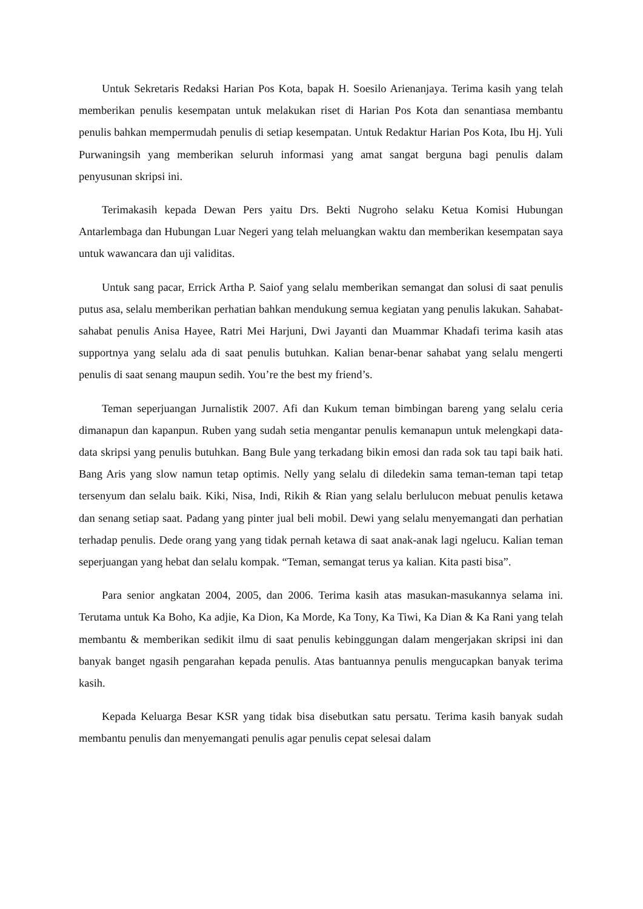Untuk Sekretaris Redaksi Harian Pos Kota, bapak H. Soesilo Arienanjaya. Terima kasih yang telah memberikan penulis kesempatan untuk melakukan riset di Harian Pos Kota dan senantiasa membantu penulis bahkan mempermudah penulis di setiap kesempatan. Untuk Redaktur Harian Pos Kota, Ibu Hj. Yuli Purwaningsih yang memberikan seluruh informasi yang amat sangat berguna bagi penulis dalam penyusunan skripsi ini.
Terimakasih kepada Dewan Pers yaitu Drs. Bekti Nugroho selaku Ketua Komisi Hubungan Antarlembaga dan Hubungan Luar Negeri yang telah meluangkan waktu dan memberikan kesempatan saya untuk wawancara dan uji validitas.
Untuk sang pacar, Errick Artha P. Saiof yang selalu memberikan semangat dan solusi di saat penulis putus asa, selalu memberikan perhatian bahkan mendukung semua kegiatan yang penulis lakukan. Sahabat-sahabat penulis Anisa Hayee, Ratri Mei Harjuni, Dwi Jayanti dan Muammar Khadafi terima kasih atas supportnya yang selalu ada di saat penulis butuhkan. Kalian benar-benar sahabat yang selalu mengerti penulis di saat senang maupun sedih. You’re the best my friend’s.
Teman seperjuangan Jurnalistik 2007. Afi dan Kukum teman bimbingan bareng yang selalu ceria dimanapun dan kapanpun. Ruben yang sudah setia mengantar penulis kemanapun untuk melengkapi data-data skripsi yang penulis butuhkan. Bang Bule yang terkadang bikin emosi dan rada sok tau tapi baik hati. Bang Aris yang slow namun tetap optimis. Nelly yang selalu di diledekin sama teman-teman tapi tetap tersenyum dan selalu baik. Kiki, Nisa, Indi, Rikih & Rian yang selalu berlulucon mebuat penulis ketawa dan senang setiap saat. Padang yang pinter jual beli mobil. Dewi yang selalu menyemangati dan perhatian terhadap penulis. Dede orang yang yang tidak pernah ketawa di saat anak-anak lagi ngelucu. Kalian teman seperjuangan yang hebat dan selalu kompak. “Teman, semangat terus ya kalian. Kita pasti bisa”.
Para senior angkatan 2004, 2005, dan 2006. Terima kasih atas masukan-masukannya selama ini. Terutama untuk Ka Boho, Ka adjie, Ka Dion, Ka Morde, Ka Tony, Ka Tiwi, Ka Dian & Ka Rani yang telah membantu & memberikan sedikit ilmu di saat penulis kebinggungan dalam mengerjakan skripsi ini dan banyak banget ngasih pengarahan kepada penulis. Atas bantuannya penulis mengucapkan banyak terima kasih.
Kepada Keluarga Besar KSR yang tidak bisa disebutkan satu persatu. Terima kasih banyak sudah membantu penulis dan menyemangati penulis agar penulis cepat selesai dalam